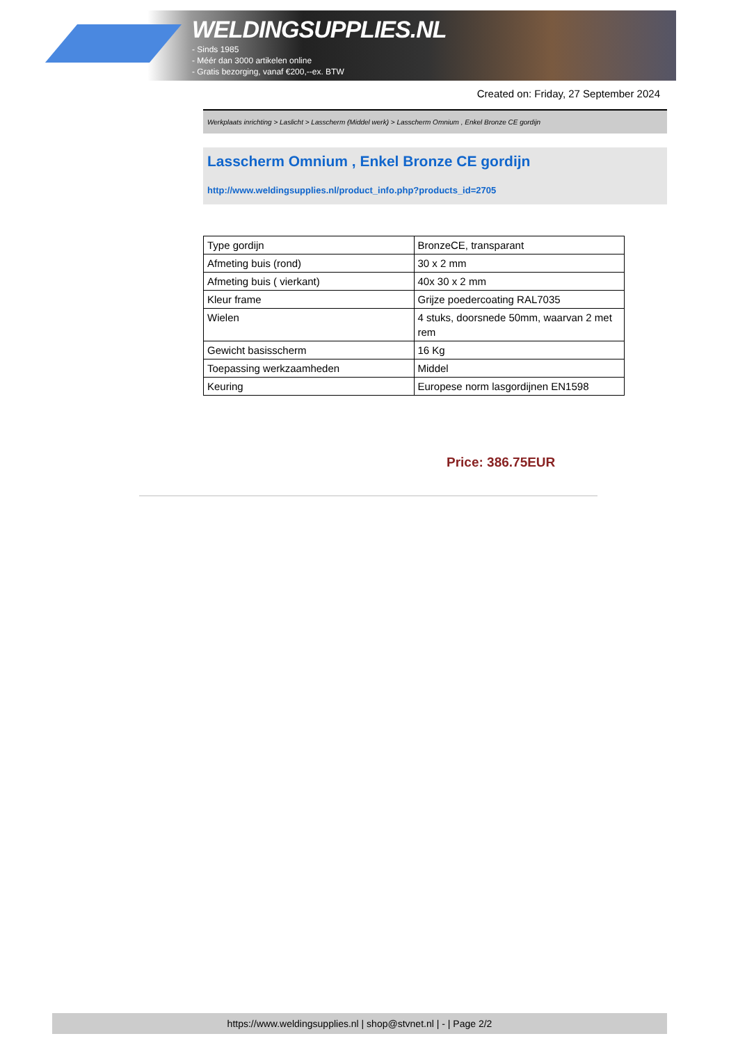WELDINGSUPPLIES.NL
- Sinds 1985
- Méér dan 3000 artikelen online
- Gratis bezorging, vanaf €200,--ex. BTW
Created on: Friday, 27 September 2024
Werkplaats inrichting > Laslicht > Lasscherm (Middel werk) > Lasscherm Omnium , Enkel Bronze CE gordijn
Lasscherm Omnium , Enkel Bronze CE gordijn
http://www.weldingsupplies.nl/product_info.php?products_id=2705
| Type gordijn | BronzeCE, transparant |
| Afmeting buis (rond) | 30 x 2 mm |
| Afmeting buis ( vierkant) | 40x 30 x 2 mm |
| Kleur frame | Grijze poedercoating RAL7035 |
| Wielen | 4 stuks, doorsnede 50mm, waarvan 2 met rem |
| Gewicht basisscherm | 16 Kg |
| Toepassing werkzaamheden | Middel |
| Keuring | Europese norm lasgordijnen EN1598 |
Price: 386.75EUR
https://www.weldingsupplies.nl | shop@stvnet.nl | - | Page 2/2